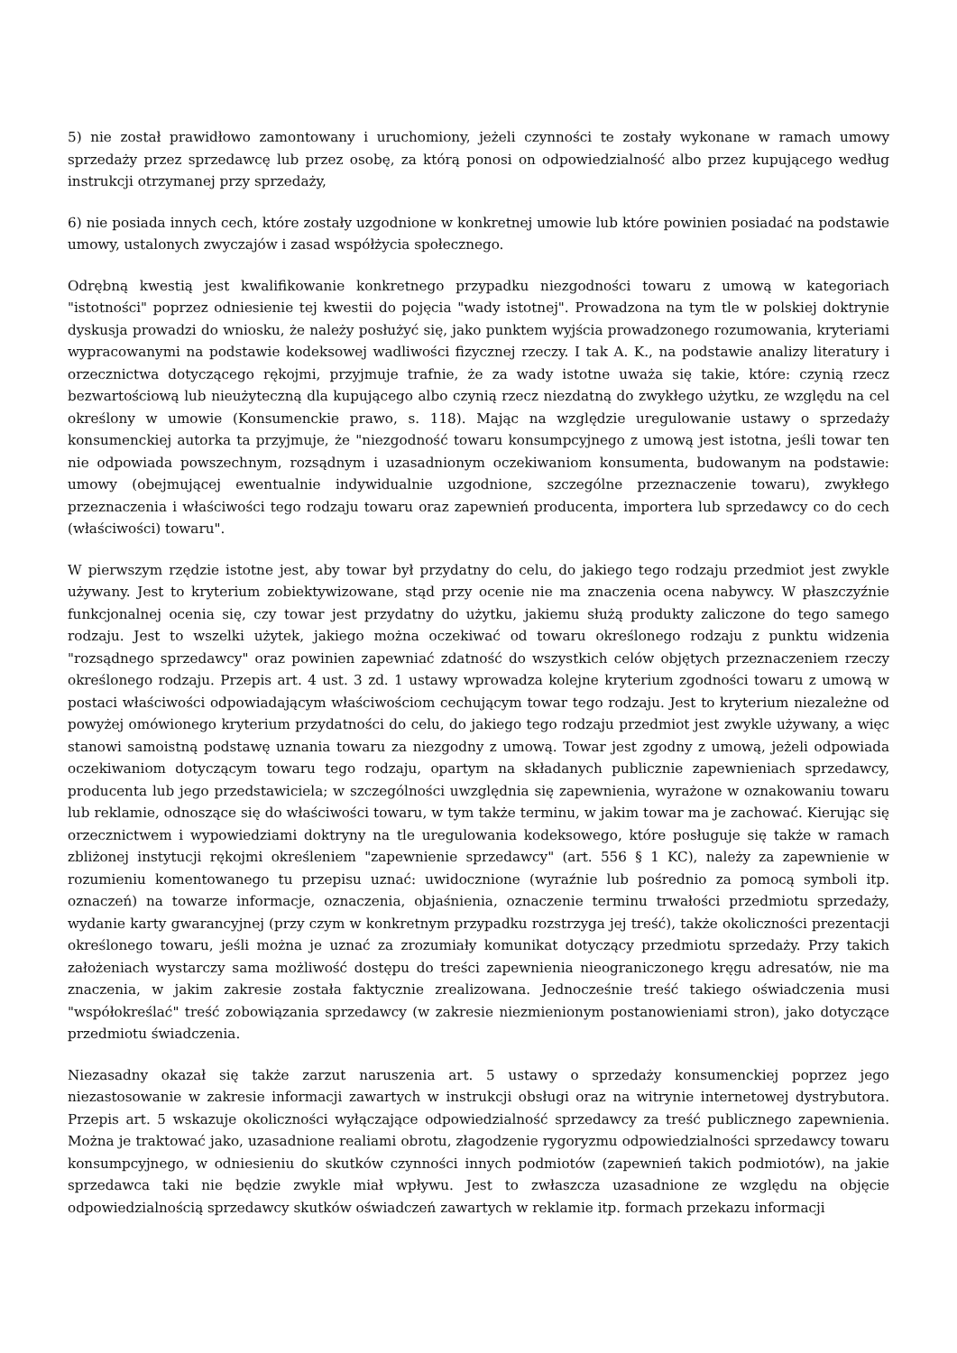5) nie został prawidłowo zamontowany i uruchomiony, jeżeli czynności te zostały wykonane w ramach umowy sprzedaży przez sprzedawcę lub przez osobę, za którą ponosi on odpowiedzialność albo przez kupującego według instrukcji otrzymanej przy sprzedaży,
6) nie posiada innych cech, które zostały uzgodnione w konkretnej umowie lub które powinien posiadać na podstawie umowy, ustalonych zwyczajów i zasad współżycia społecznego.
Odrębną kwestią jest kwalifikowanie konkretnego przypadku niezgodności towaru z umową w kategoriach "istotności" poprzez odniesienie tej kwestii do pojęcia "wady istotnej". Prowadzona na tym tle w polskiej doktrynie dyskusja prowadzi do wniosku, że należy posłużyć się, jako punktem wyjścia prowadzonego rozumowania, kryteriami wypracowanymi na podstawie kodeksowej wadliwości fizycznej rzeczy. I tak A. K., na podstawie analizy literatury i orzecznictwa dotyczącego rękojmi, przyjmuje trafnie, że za wady istotne uważa się takie, które: czynią rzecz bezwartościową lub nieużyteczną dla kupującego albo czynią rzecz niezdatną do zwykłego użytku, ze względu na cel określony w umowie (Konsumenckie prawo, s. 118). Mając na względzie uregulowanie ustawy o sprzedaży konsumenckiej autorka ta przyjmuje, że "niezgodność towaru konsumpcyjnego z umową jest istotna, jeśli towar ten nie odpowiada powszechnym, rozsądnym i uzasadnionym oczekiwaniom konsumenta, budowanym na podstawie: umowy (obejmującej ewentualnie indywidualnie uzgodnione, szczególne przeznaczenie towaru), zwykłego przeznaczenia i właściwości tego rodzaju towaru oraz zapewnień producenta, importera lub sprzedawcy co do cech (właściwości) towaru".
W pierwszym rzędzie istotne jest, aby towar był przydatny do celu, do jakiego tego rodzaju przedmiot jest zwykle używany. Jest to kryterium zobiektywizowane, stąd przy ocenie nie ma znaczenia ocena nabywcy. W płaszczyźnie funkcjonalnej ocenia się, czy towar jest przydatny do użytku, jakiemu służą produkty zaliczone do tego samego rodzaju. Jest to wszelki użytek, jakiego można oczekiwać od towaru określonego rodzaju z punktu widzenia "rozsądnego sprzedawcy" oraz powinien zapewniać zdatność do wszystkich celów objętych przeznaczeniem rzeczy określonego rodzaju. Przepis art. 4 ust. 3 zd. 1 ustawy wprowadza kolejne kryterium zgodności towaru z umową w postaci właściwości odpowiadającym właściwościom cechującym towar tego rodzaju. Jest to kryterium niezależne od powyżej omówionego kryterium przydatności do celu, do jakiego tego rodzaju przedmiot jest zwykle używany, a więc stanowi samoistną podstawę uznania towaru za niezgodny z umową. Towar jest zgodny z umową, jeżeli odpowiada oczekiwaniom dotyczącym towaru tego rodzaju, opartym na składanych publicznie zapewnieniach sprzedawcy, producenta lub jego przedstawiciela; w szczególności uwzględnia się zapewnienia, wyrażone w oznakowaniu towaru lub reklamie, odnoszące się do właściwości towaru, w tym także terminu, w jakim towar ma je zachować. Kierując się orzecznictwem i wypowiedziami doktryny na tle uregulowania kodeksowego, które posługuje się także w ramach zbliżonej instytucji rękojmi określeniem "zapewnienie sprzedawcy" (art. 556 § 1 KC), należy za zapewnienie w rozumieniu komentowanego tu przepisu uznać: uwidocznione (wyraźnie lub pośrednio za pomocą symboli itp. oznaczeń) na towarze informacje, oznaczenia, objaśnienia, oznaczenie terminu trwałości przedmiotu sprzedaży, wydanie karty gwarancyjnej (przy czym w konkretnym przypadku rozstrzyga jej treść), także okoliczności prezentacji określonego towaru, jeśli można je uznać za zrozumiały komunikat dotyczący przedmiotu sprzedaży. Przy takich założeniach wystarczy sama możliwość dostępu do treści zapewnienia nieograniczonego kręgu adresatów, nie ma znaczenia, w jakim zakresie została faktycznie zrealizowana. Jednocześnie treść takiego oświadczenia musi "współokreślać" treść zobowiązania sprzedawcy (w zakresie niezmienionym postanowieniami stron), jako dotyczące przedmiotu świadczenia.
Niezasadny okazał się także zarzut naruszenia art. 5 ustawy o sprzedaży konsumenckiej poprzez jego niezastosowanie w zakresie informacji zawartych w instrukcji obsługi oraz na witrynie internetowej dystrybutora. Przepis art. 5 wskazuje okoliczności wyłączające odpowiedzialność sprzedawcy za treść publicznego zapewnienia. Można je traktować jako, uzasadnione realiami obrotu, złagodzenie rygoryzmu odpowiedzialności sprzedawcy towaru konsumpcyjnego, w odniesieniu do skutków czynności innych podmiotów (zapewnień takich podmiotów), na jakie sprzedawca taki nie będzie zwykle miał wpływu. Jest to zwłaszcza uzasadnione ze względu na objęcie odpowiedzialnością sprzedawcy skutków oświadczeń zawartych w reklamie itp. formach przekazu informacji